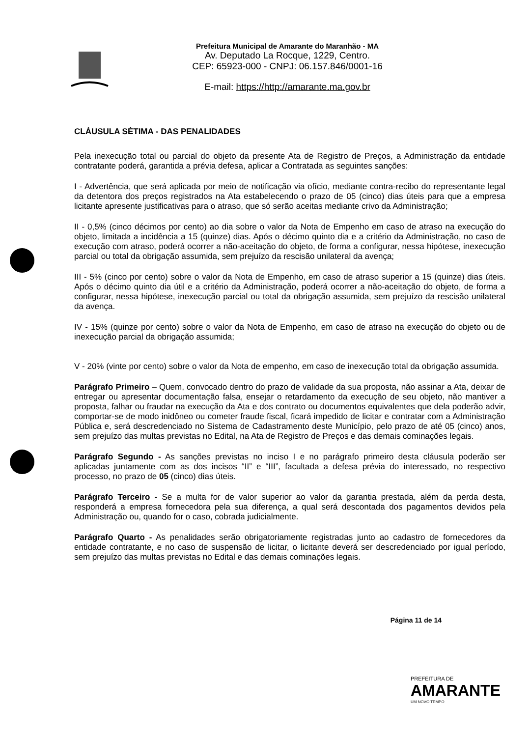Prefeitura Municipal de Amarante do Maranhão - MA
Av. Deputado La Rocque, 1229, Centro.
CEP: 65923-000 - CNPJ: 06.157.846/0001-16
E-mail: https://http://amarante.ma.gov.br
CLÁUSULA SÉTIMA - DAS PENALIDADES
Pela inexecução total ou parcial do objeto da presente Ata de Registro de Preços, a Administração da entidade contratante poderá, garantida a prévia defesa, aplicar a Contratada as seguintes sanções:
I - Advertência, que será aplicada por meio de notificação via ofício, mediante contra-recibo do representante legal da detentora dos preços registrados na Ata estabelecendo o prazo de 05 (cinco) dias úteis para que a empresa licitante apresente justificativas para o atraso, que só serão aceitas mediante crivo da Administração;
II - 0,5% (cinco décimos por cento) ao dia sobre o valor da Nota de Empenho em caso de atraso na execução do objeto, limitada a incidência a 15 (quinze) dias. Após o décimo quinto dia e a critério da Administração, no caso de execução com atraso, poderá ocorrer a não-aceitação do objeto, de forma a configurar, nessa hipótese, inexecução parcial ou total da obrigação assumida, sem prejuízo da rescisão unilateral da avença;
III - 5% (cinco por cento) sobre o valor da Nota de Empenho, em caso de atraso superior a 15 (quinze) dias úteis. Após o décimo quinto dia útil e a critério da Administração, poderá ocorrer a não-aceitação do objeto, de forma a configurar, nessa hipótese, inexecução parcial ou total da obrigação assumida, sem prejuízo da rescisão unilateral da avença.
IV - 15% (quinze por cento) sobre o valor da Nota de Empenho, em caso de atraso na execução do objeto ou de inexecução parcial da obrigação assumida;
V - 20% (vinte por cento) sobre o valor da Nota de empenho, em caso de inexecução total da obrigação assumida.
Parágrafo Primeiro – Quem, convocado dentro do prazo de validade da sua proposta, não assinar a Ata, deixar de entregar ou apresentar documentação falsa, ensejar o retardamento da execução de seu objeto, não mantiver a proposta, falhar ou fraudar na execução da Ata e dos contrato ou documentos equivalentes que dela poderão advir, comportar-se de modo inidôneo ou cometer fraude fiscal, ficará impedido de licitar e contratar com a Administração Pública e, será descredenciado no Sistema de Cadastramento deste Município, pelo prazo de até 05 (cinco) anos, sem prejuízo das multas previstas no Edital, na Ata de Registro de Preços e das demais cominações legais.
Parágrafo Segundo - As sanções previstas no inciso I e no parágrafo primeiro desta cláusula poderão ser aplicadas juntamente com as dos incisos “II” e “III”, facultada a defesa prévia do interessado, no respectivo processo, no prazo de 05 (cinco) dias úteis.
Parágrafo Terceiro - Se a multa for de valor superior ao valor da garantia prestada, além da perda desta, responderá a empresa fornecedora pela sua diferença, a qual será descontada dos pagamentos devidos pela Administração ou, quando for o caso, cobrada judicialmente.
Parágrafo Quarto - As penalidades serão obrigatoriamente registradas junto ao cadastro de fornecedores da entidade contratante, e no caso de suspensão de licitar, o licitante deverá ser descredenciado por igual período, sem prejuízo das multas previstas no Edital e das demais cominações legais.
Página 11 de 14
PREFEITURA DE
AMARANTE
UM NOVO TEMPO